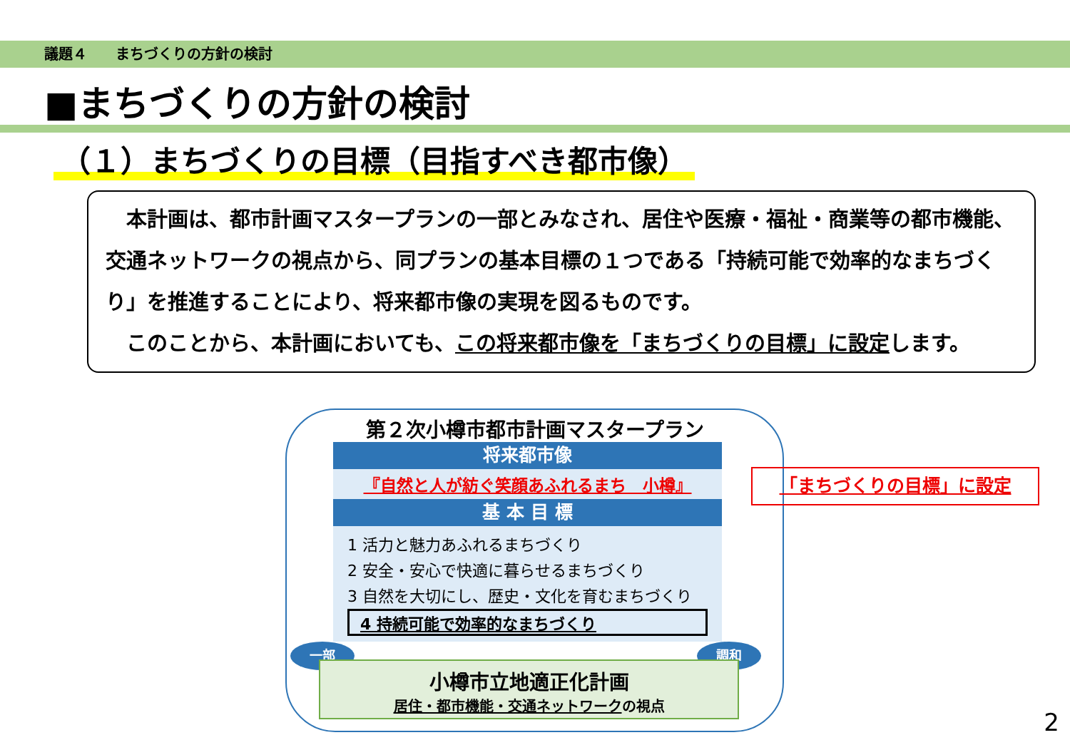議題４　　まちづくりの方針の検討
■まちづくりの方針の検討
（１）まちづくりの目標（目指すべき都市像）
　本計画は、都市計画マスタープランの一部とみなされ、居住や医療・福祉・商業等の都市機能、交通ネットワークの視点から、同プランの基本目標の１つである「持続可能で効率的なまちづくり」を推進することにより、将来都市像の実現を図るものです。
　このことから、本計画においても、この将来都市像を「まちづくりの目標」に設定します。
第２次小樽市都市計画マスタープラン
将来都市像
『自然と人が紡ぐ笑顔あふれるまち　小樽』
基 本 目 標
1 活力と魅力あふれるまちづくり
2 安全・安心で快適に暮らせるまちづくり
3 自然を大切にし、歴史・文化を育むまちづくり
4 持続可能で効率的なまちづくり
一部 調和
小樽市立地適正化計画
居住・都市機能・交通ネットワークの視点
「まちづくりの目標」に設定
2